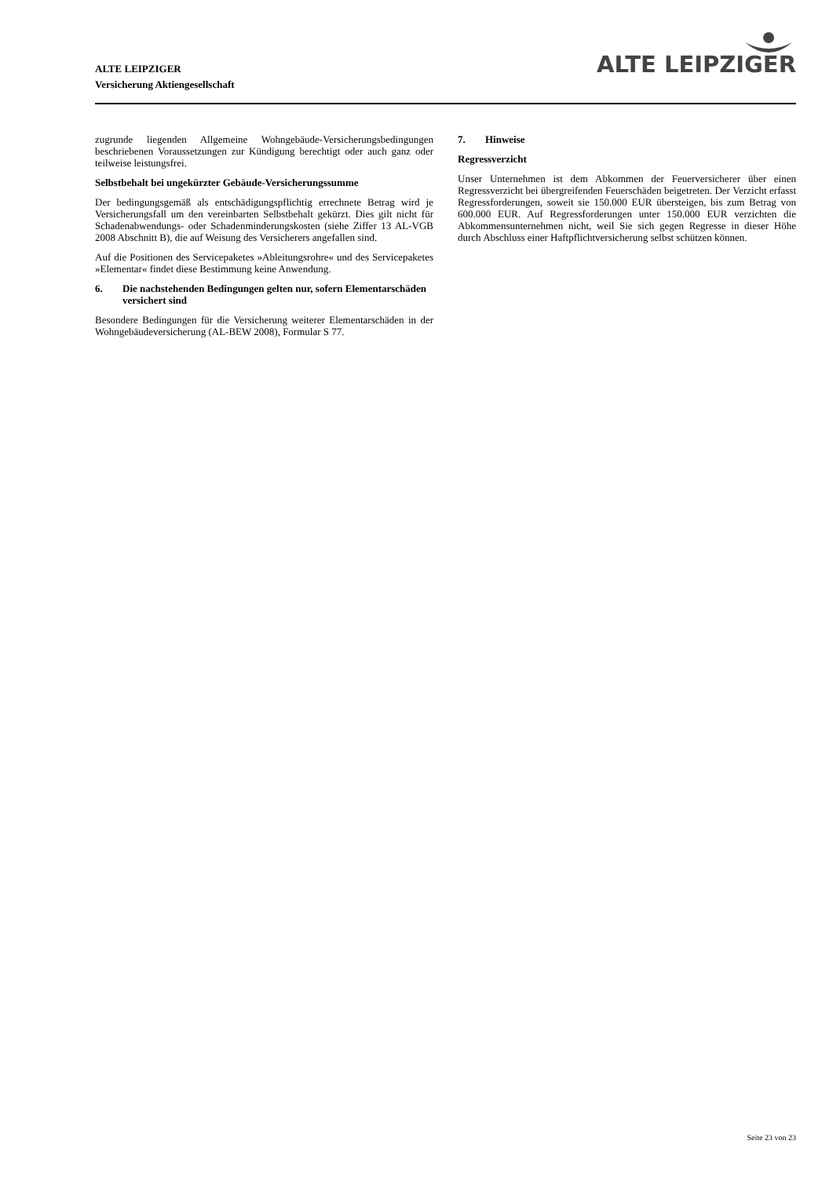ALTE LEIPZIGER
Versicherung Aktiengesellschaft
ALTE LEIPZIGER
zugrunde liegenden Allgemeine Wohngebäude-Versicherungsbedingungen beschriebenen Voraussetzungen zur Kündigung berechtigt oder auch ganz oder teilweise leistungsfrei.
Selbstbehalt bei ungekürzter Gebäude-Versicherungssumme
Der bedingungsgemäß als entschädigungspflichtig errechnete Betrag wird je Versicherungsfall um den vereinbarten Selbstbehalt gekürzt. Dies gilt nicht für Schadenabwendungs- oder Schadenminderungskosten (siehe Ziffer 13 AL-VGB 2008 Abschnitt B), die auf Weisung des Versicherers angefallen sind.
Auf die Positionen des Servicepaketes »Ableitungsrohre« und des Servicepaketes »Elementar« findet diese Bestimmung keine Anwendung.
6. Die nachstehenden Bedingungen gelten nur, sofern Elementarschäden versichert sind
Besondere Bedingungen für die Versicherung weiterer Elementarschäden in der Wohngebäudeversicherung (AL-BEW 2008), Formular S 77.
7. Hinweise
Regressverzicht
Unser Unternehmen ist dem Abkommen der Feuerversicherer über einen Regressverzicht bei übergreifenden Feuerschäden beigetreten. Der Verzicht erfasst Regressforderungen, soweit sie 150.000 EUR übersteigen, bis zum Betrag von 600.000 EUR. Auf Regressforderungen unter 150.000 EUR verzichten die Abkommensunternehmen nicht, weil Sie sich gegen Regresse in dieser Höhe durch Abschluss einer Haftpflichtversicherung selbst schützen können.
Seite 23 von 23